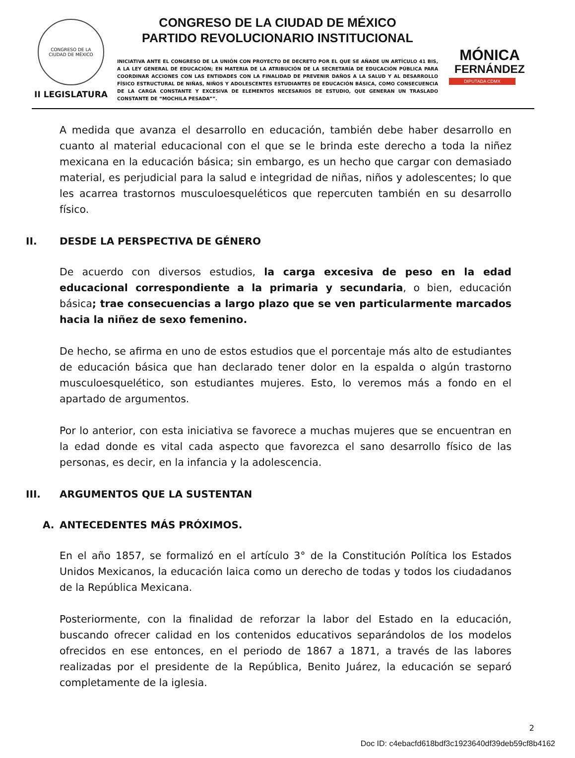CONGRESO DE LA
CIUDAD DE MÉXICO
II LEGISLATURA
CONGRESO DE LA CIUDAD DE MÉXICO
PARTIDO REVOLUCIONARIO INSTITUCIONAL
INICIATIVA ANTE EL CONGRESO DE LA UNIÓN CON PROYECTO DE DECRETO POR EL QUE SE AÑADE UN ARTÍCULO 41 BIS, A LA LEY GENERAL DE EDUCACIÓN; EN MATERIA DE LA ATRIBUCIÓN DE LA SECRETARÍA DE EDUCACIÓN PÚBLICA PARA COORDINAR ACCIONES CON LAS ENTIDADES CON LA FINALIDAD DE PREVENIR DAÑOS A LA SALUD Y AL DESARROLLO FÍSICO ESTRUCTURAL DE NIÑAS, NIÑOS Y ADOLESCENTES ESTUDIANTES DE EDUCACIÓN BÁSICA, COMO CONSECUENCIA DE LA CARGA CONSTANTE Y EXCESIVA DE ELEMENTOS NECESARIOS DE ESTUDIO, QUE GENERAN UN TRASLADO CONSTANTE DE “MOCHILA PESADA””.
MÓNICA
FERNÁNDEZ
DIPUTADA CDMX
A medida que avanza el desarrollo en educación, también debe haber desarrollo en cuanto al material educacional con el que se le brinda este derecho a toda la niñez mexicana en la educación básica; sin embargo, es un hecho que cargar con demasiado material, es perjudicial para la salud e integridad de niñas, niños y adolescentes; lo que les acarrea trastornos musculoesqueléticos que repercuten también en su desarrollo físico.
II. DESDE LA PERSPECTIVA DE GÉNERO
De acuerdo con diversos estudios, la carga excesiva de peso en la edad educacional correspondiente a la primaria y secundaria, o bien, educación básica; trae consecuencias a largo plazo que se ven particularmente marcados hacia la niñez de sexo femenino.
De hecho, se afirma en uno de estos estudios que el porcentaje más alto de estudiantes de educación básica que han declarado tener dolor en la espalda o algún trastorno musculoesquelético, son estudiantes mujeres. Esto, lo veremos más a fondo en el apartado de argumentos.
Por lo anterior, con esta iniciativa se favorece a muchas mujeres que se encuentran en la edad donde es vital cada aspecto que favorezca el sano desarrollo físico de las personas, es decir, en la infancia y la adolescencia.
III. ARGUMENTOS QUE LA SUSTENTAN
A. ANTECEDENTES MÁS PRÓXIMOS.
En el año 1857, se formalizó en el artículo 3° de la Constitución Política los Estados Unidos Mexicanos, la educación laica como un derecho de todas y todos los ciudadanos de la República Mexicana.
Posteriormente, con la finalidad de reforzar la labor del Estado en la educación, buscando ofrecer calidad en los contenidos educativos separándolos de los modelos ofrecidos en ese entonces, en el periodo de 1867 a 1871, a través de las labores realizadas por el presidente de la República, Benito Juárez, la educación se separó completamente de la iglesia.
2
Doc ID: c4ebacfd618bdf3c1923640df39deb59cf8b4162